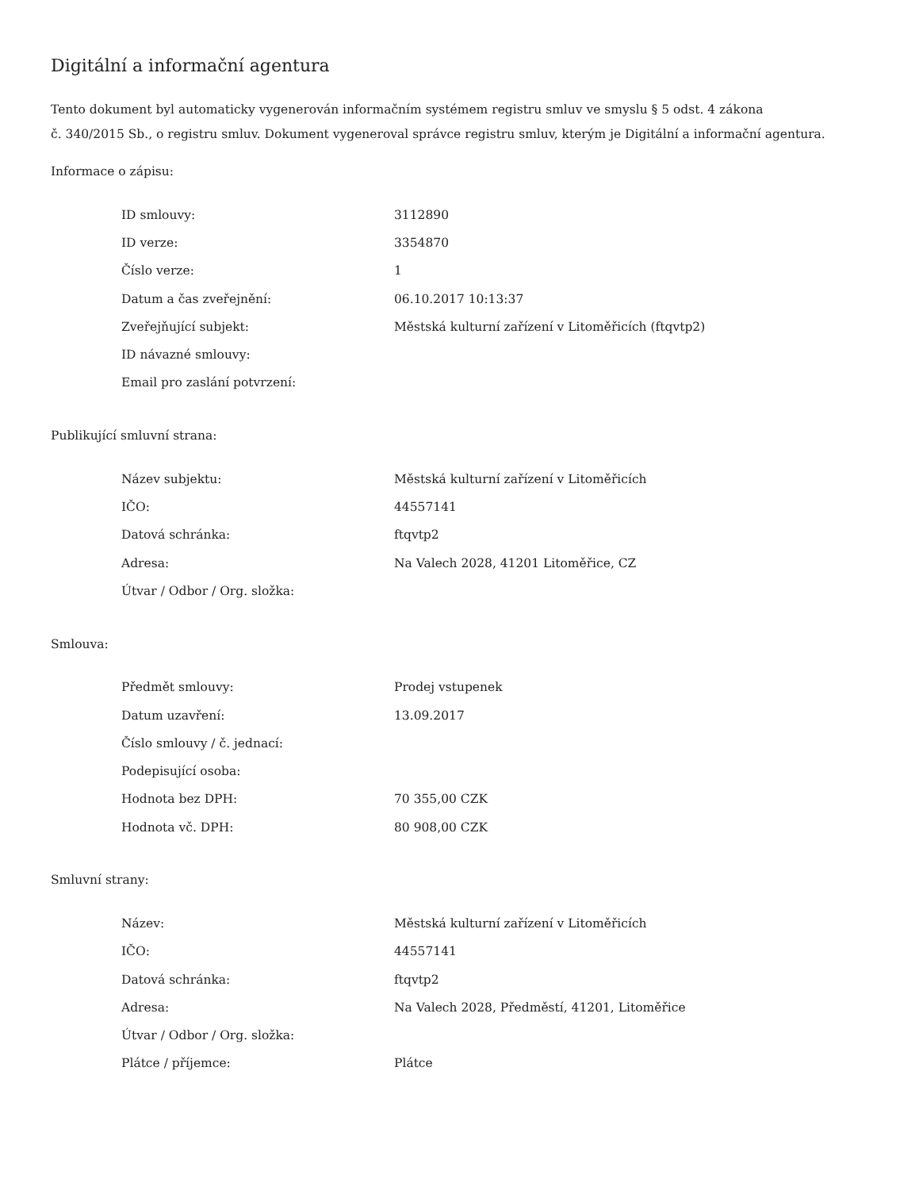Digitální a informační agentura
Tento dokument byl automaticky vygenerován informačním systémem registru smluv ve smyslu § 5 odst. 4 zákona
č. 340/2015 Sb., o registru smluv. Dokument vygeneroval správce registru smluv, kterým je Digitální a informační agentura.
Informace o zápisu:
| ID smlouvy: | 3112890 |
| ID verze: | 3354870 |
| Číslo verze: | 1 |
| Datum a čas zveřejnění: | 06.10.2017 10:13:37 |
| Zveřejňující subjekt: | Městská kulturní zařízení v Litoměřicích (ftqvtp2) |
| ID návazné smlouvy: | |
| Email pro zaslání potvrzení: | |
Publikující smluvní strana:
| Název subjektu: | Městská kulturní zařízení v Litoměřicích |
| IČO: | 44557141 |
| Datová schránka: | ftqvtp2 |
| Adresa: | Na Valech 2028, 41201 Litoměřice, CZ |
| Útvar / Odbor / Org. složka: | |
Smlouva:
| Předmět smlouvy: | Prodej vstupenek |
| Datum uzavření: | 13.09.2017 |
| Číslo smlouvy / č. jednací: | |
| Podepisující osoba: | |
| Hodnota bez DPH: | 70 355,00 CZK |
| Hodnota vč. DPH: | 80 908,00 CZK |
Smluvní strany:
| Název: | Městská kulturní zařízení v Litoměřicích |
| IČO: | 44557141 |
| Datová schránka: | ftqvtp2 |
| Adresa: | Na Valech 2028, Předměstí, 41201, Litoměřice |
| Útvar / Odbor / Org. složka: | |
| Plátce / příjemce: | Plátce |